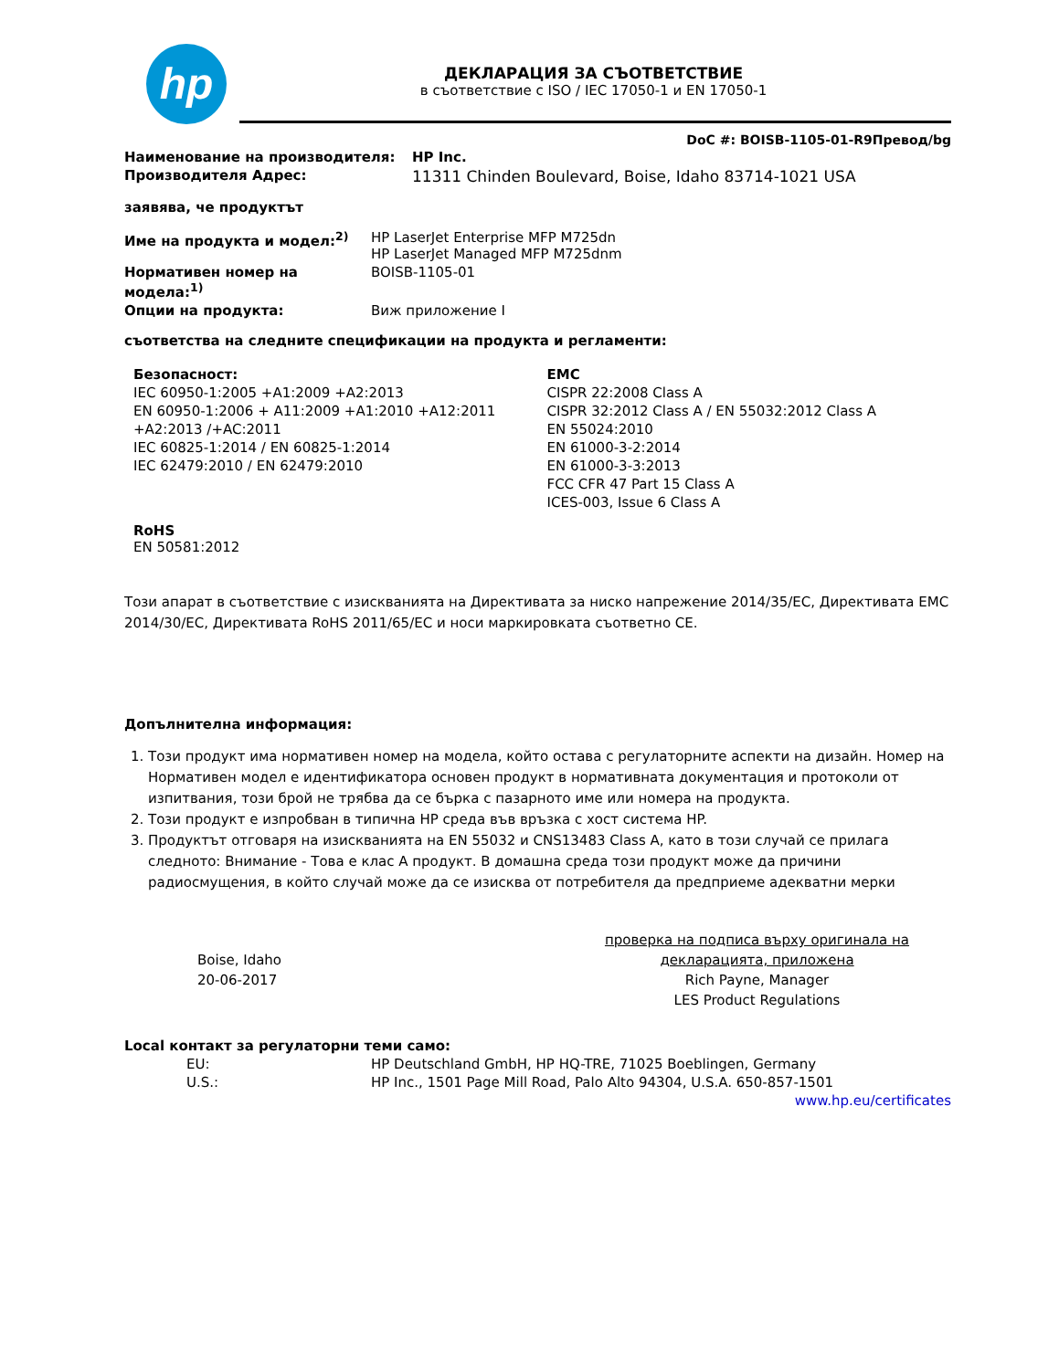hp
ДЕКЛАРАЦИЯ ЗА СЪОТВЕТСТВИЕ
в съответствие с ISO / IEC 17050-1 и EN 17050-1
DoC #: BOISB-1105-01-R9Превод/bg
Наименование на производителя: HP Inc.
Производителя Адрес: 11311 Chinden Boulevard, Boise, Idaho 83714-1021 USA
заявява, че продуктът
Име на продукта и модел:<sup>2)</sup> HP LaserJet Enterprise MFP M725dn
HP LaserJet Managed MFP M725dnm
Нормативен номер на модела:<sup>1)</sup> BOISB-1105-01
Опции на продукта: Виж приложение I
съответства на следните спецификации на продукта и регламенти:
Безопасност:
IEC 60950-1:2005 +A1:2009 +A2:2013
EN 60950-1:2006 + A11:2009 +A1:2010 +A12:2011 +A2:2013 /+AC:2011
IEC 60825-1:2014 / EN 60825-1:2014
IEC 62479:2010 / EN 62479:2010
EMC
CISPR 22:2008 Class A
CISPR 32:2012 Class A / EN 55032:2012 Class A
EN 55024:2010
EN 61000-3-2:2014
EN 61000-3-3:2013
FCC CFR 47 Part 15 Class A
ICES-003, Issue 6 Class A
RoHS
EN 50581:2012
Този апарат в съответствие с изискванията на Директивата за ниско напрежение 2014/35/EC, Директивата EMC 2014/30/EC, Директивата RoHS 2011/65/EC и носи маркировката съответно CE.
Допълнителна информация:
1. Този продукт има нормативен номер на модела, който остава с регулаторните аспекти на дизайн. Номер на Нормативен модел е идентификатора основен продукт в нормативната документация и протоколи от изпитвания, този брой не трябва да се бърка с пазарното име или номера на продукта.
2. Този продукт е изпробван в типична HP среда във връзка с хост система HP.
3. Продуктът отговаря на изискванията на EN 55032 и CNS13483 Class A, като в този случай се прилага следното: Внимание - Това е клас A продукт. В домашна среда този продукт може да причини радиосмущения, в който случай може да се изисква от потребителя да предприеме адекватни мерки
Boise, Idaho
20-06-2017
проверка на подписа върху оригинала на декларацията, приложена
Rich Payne, Manager
LES Product Regulations
Local контакт за регулаторни теми само:
EU: HP Deutschland GmbH, HP HQ-TRE, 71025 Boeblingen, Germany
U.S.: HP Inc., 1501 Page Mill Road, Palo Alto 94304, U.S.A. 650-857-1501
www.hp.eu/certificates